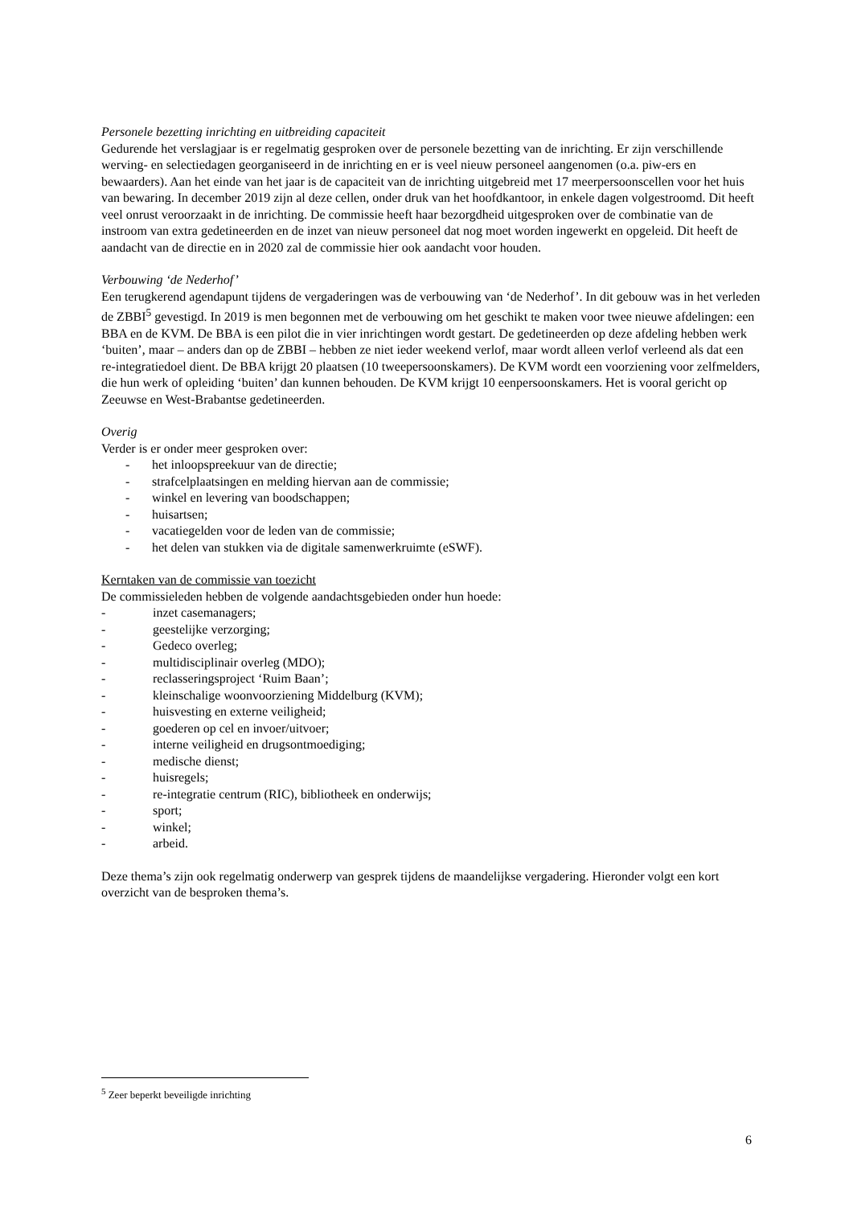Personele bezetting inrichting en uitbreiding capaciteit
Gedurende het verslagjaar is er regelmatig gesproken over de personele bezetting van de inrichting. Er zijn verschillende werving- en selectiedagen georganiseerd in de inrichting en er is veel nieuw personeel aangenomen (o.a. piw-ers en bewaarders). Aan het einde van het jaar is de capaciteit van de inrichting uitgebreid met 17 meerpersoonscellen voor het huis van bewaring. In december 2019 zijn al deze cellen, onder druk van het hoofdkantoor, in enkele dagen volgestroomd. Dit heeft veel onrust veroorzaakt in de inrichting. De commissie heeft haar bezorgdheid uitgesproken over de combinatie van de instroom van extra gedetineerden en de inzet van nieuw personeel dat nog moet worden ingewerkt en opgeleid. Dit heeft de aandacht van de directie en in 2020 zal de commissie hier ook aandacht voor houden.
Verbouwing ‘de Nederhof’
Een terugkerend agendapunt tijdens de vergaderingen was de verbouwing van ‘de Nederhof’. In dit gebouw was in het verleden de ZBBI<sup>5</sup> gevestigd. In 2019 is men begonnen met de verbouwing om het geschikt te maken voor twee nieuwe afdelingen: een BBA en de KVM. De BBA is een pilot die in vier inrichtingen wordt gestart. De gedetineerden op deze afdeling hebben werk ‘buiten’, maar – anders dan op de ZBBI – hebben ze niet ieder weekend verlof, maar wordt alleen verlof verleend als dat een re-integratiedoel dient. De BBA krijgt 20 plaatsen (10 tweepersoonskamers). De KVM wordt een voorziening voor zelfmelders, die hun werk of opleiding ‘buiten’ dan kunnen behouden. De KVM krijgt 10 eenpersoonskamers. Het is vooral gericht op Zeeuwse en West-Brabantse gedetineerden.
Overig
Verder is er onder meer gesproken over:
- het inloopspreekuur van de directie;
- strafcelplaatsingen en melding hiervan aan de commissie;
- winkel en levering van boodschappen;
- huisartsen;
- vacatiegelden voor de leden van de commissie;
- het delen van stukken via de digitale samenwerkruimte (eSWF).
Kerntaken van de commissie van toezicht
De commissieleden hebben de volgende aandachtsgebieden onder hun hoede:
- inzet casemanagers;
- geestelijke verzorging;
- Gedeco overleg;
- multidisciplinair overleg (MDO);
- reclasseringsproject ‘Ruim Baan’;
- kleinschalige woonvoorziening Middelburg (KVM);
- huisvesting en externe veiligheid;
- goederen op cel en invoer/uitvoer;
- interne veiligheid en drugsontmoediging;
- medische dienst;
- huisregels;
- re-integratie centrum (RIC), bibliotheek en onderwijs;
- sport;
- winkel;
- arbeid.
Deze thema’s zijn ook regelmatig onderwerp van gesprek tijdens de maandelijkse vergadering. Hieronder volgt een kort overzicht van de besproken thema’s.
<sup>5</sup> Zeer beperkt beveiligde inrichting
6